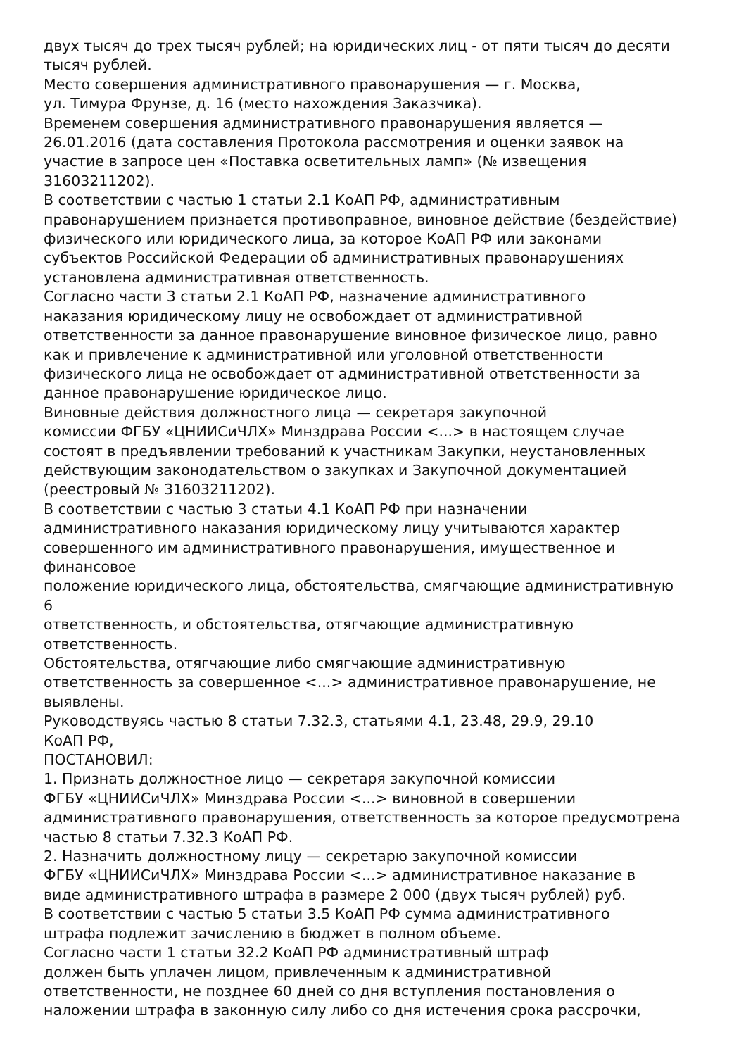двух тысяч до трех тысяч рублей; на юридических лиц - от пяти тысяч до десяти
тысяч рублей.
Место совершения административного правонарушения — г. Москва,
ул. Тимура Фрунзе, д. 16 (место нахождения Заказчика).
Временем совершения административного правонарушения является —
26.01.2016 (дата составления Протокола рассмотрения и оценки заявок на
участие в запросе цен «Поставка осветительных ламп» (№ извещения
31603211202).
В соответствии с частью 1 статьи 2.1 КоАП РФ, административным
правонарушением признается противоправное, виновное действие (бездействие)
физического или юридического лица, за которое КоАП РФ или законами
субъектов Российской Федерации об административных правонарушениях
установлена административная ответственность.
Согласно части 3 статьи 2.1 КоАП РФ, назначение административного
наказания юридическому лицу не освобождает от административной
ответственности за данное правонарушение виновное физическое лицо, равно
как и привлечение к административной или уголовной ответственности
физического лица не освобождает от административной ответственности за
данное правонарушение юридическое лицо.
Виновные действия должностного лица — секретаря закупочной
комиссии ФГБУ «ЦНИИСиЧЛХ» Минздрава России <...> в настоящем случае
состоят в предъявлении требований к участникам Закупки, неустановленных
действующим законодательством о закупках и Закупочной документацией
(реестровый № 31603211202).
В соответствии с частью 3 статьи 4.1 КоАП РФ при назначении
административного наказания юридическому лицу учитываются характер
совершенного им административного правонарушения, имущественное и
финансовое
положение юридического лица, обстоятельства, смягчающие административную
6
ответственность, и обстоятельства, отягчающие административную
ответственность.
Обстоятельства, отягчающие либо смягчающие административную
ответственность за совершенное <...> административное правонарушение, не
выявлены.
Руководствуясь частью 8 статьи 7.32.3, статьями 4.1, 23.48, 29.9, 29.10
КоАП РФ,
ПОСТАНОВИЛ:
1. Признать должностное лицо — секретаря закупочной комиссии
ФГБУ «ЦНИИСиЧЛХ» Минздрава России <...> виновной в совершении
административного правонарушения, ответственность за которое предусмотрена
частью 8 статьи 7.32.3 КоАП РФ.
2. Назначить должностному лицу — секретарю закупочной комиссии
ФГБУ «ЦНИИСиЧЛХ» Минздрава России <...> административное наказание в
виде административного штрафа в размере 2 000 (двух тысяч рублей) руб.
В соответствии с частью 5 статьи 3.5 КоАП РФ сумма административного
штрафа подлежит зачислению в бюджет в полном объеме.
Согласно части 1 статьи 32.2 КоАП РФ административный штраф
должен быть уплачен лицом, привлеченным к административной
ответственности, не позднее 60 дней со дня вступления постановления о
наложении штрафа в законную силу либо со дня истечения срока рассрочки,